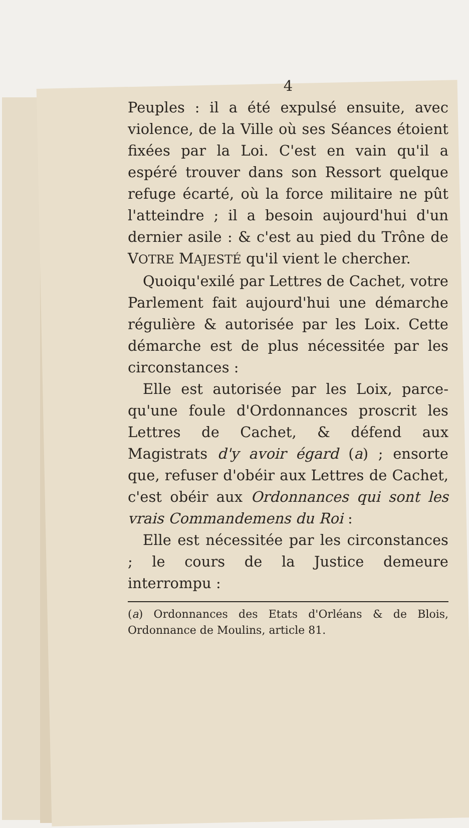4
Peuples : il a été expulsé ensuite, avec violence, de la Ville où ses Séances étoient fixées par la Loi. C'est en vain qu'il a espéré trouver dans son Ressort quelque refuge écarté, où la force militaire ne pût l'atteindre ; il a besoin aujourd'hui d'un dernier asile : & c'est au pied du Trône de VOTRE MAJESTÉ qu'il vient le chercher.
Quoiqu'exilé par Lettres de Cachet, votre Parlement fait aujourd'hui une démarche régulière & autorisée par les Loix. Cette démarche est de plus nécessitée par les circonstances :
Elle est autorisée par les Loix, parce-qu'une foule d'Ordonnances proscrit les Lettres de Cachet, & défend aux Magistrats d'y avoir égard (a) ; ensorte que, refuser d'obéir aux Lettres de Cachet, c'est obéir aux Ordonnances qui sont les vrais Commandemens du Roi :
Elle est nécessitée par les circonstances ; le cours de la Justice demeure interrompu :
(a) Ordonnances des Etats d'Orléans & de Blois, Ordonnance de Moulins, article 81.